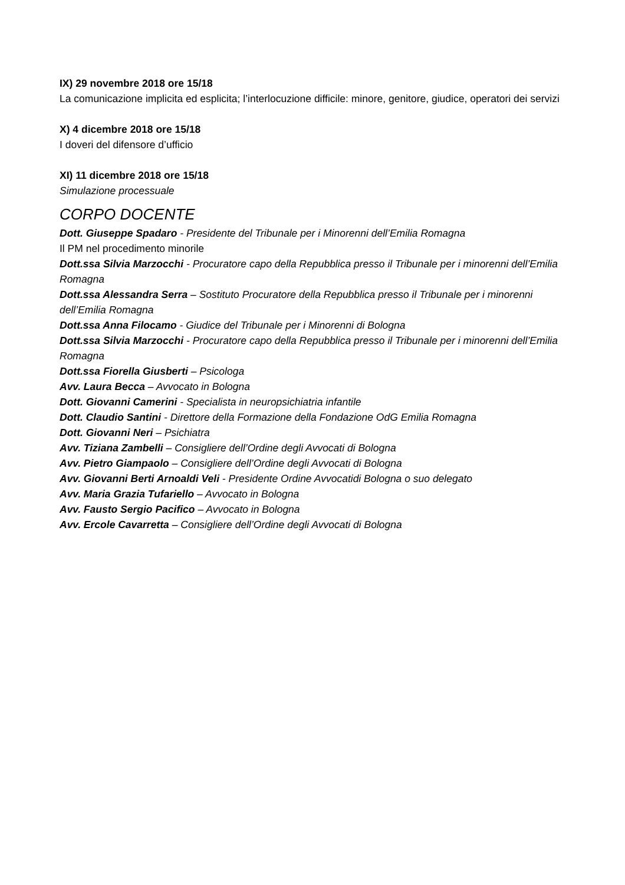IX) 29 novembre 2018 ore 15/18
La comunicazione implicita ed esplicita; l’interlocuzione difficile: minore, genitore, giudice, operatori dei servizi
X) 4 dicembre 2018 ore 15/18
I doveri del difensore d’ufficio
XI) 11 dicembre 2018 ore 15/18
Simulazione processuale
CORPO DOCENTE
Dott. Giuseppe Spadaro - Presidente del Tribunale per i Minorenni dell’Emilia Romagna
Il PM nel procedimento minorile
Dott.ssa Silvia Marzocchi - Procuratore capo della Repubblica presso il Tribunale per i minorenni dell’Emilia Romagna
Dott.ssa Alessandra Serra – Sostituto Procuratore della Repubblica presso il Tribunale per i minorenni dell’Emilia Romagna
Dott.ssa Anna Filocamo - Giudice del Tribunale per i Minorenni di Bologna
Dott.ssa Silvia Marzocchi - Procuratore capo della Repubblica presso il Tribunale per i minorenni dell’Emilia Romagna
Dott.ssa Fiorella Giusberti – Psicologa
Avv. Laura Becca – Avvocato in Bologna
Dott. Giovanni Camerini - Specialista in neuropsichiatria infantile
Dott. Claudio Santini - Direttore della Formazione della Fondazione OdG Emilia Romagna
Dott. Giovanni Neri – Psichiatra
Avv. Tiziana Zambelli – Consigliere dell’Ordine degli Avvocati di Bologna
Avv. Pietro Giampaolo – Consigliere dell’Ordine degli Avvocati di Bologna
Avv. Giovanni Berti Arnoaldi Veli - Presidente Ordine Avvocatidi Bologna o suo delegato
Avv. Maria Grazia Tufariello – Avvocato in Bologna
Avv. Fausto Sergio Pacifico – Avvocato in Bologna
Avv. Ercole Cavarretta – Consigliere dell’Ordine degli Avvocati di Bologna